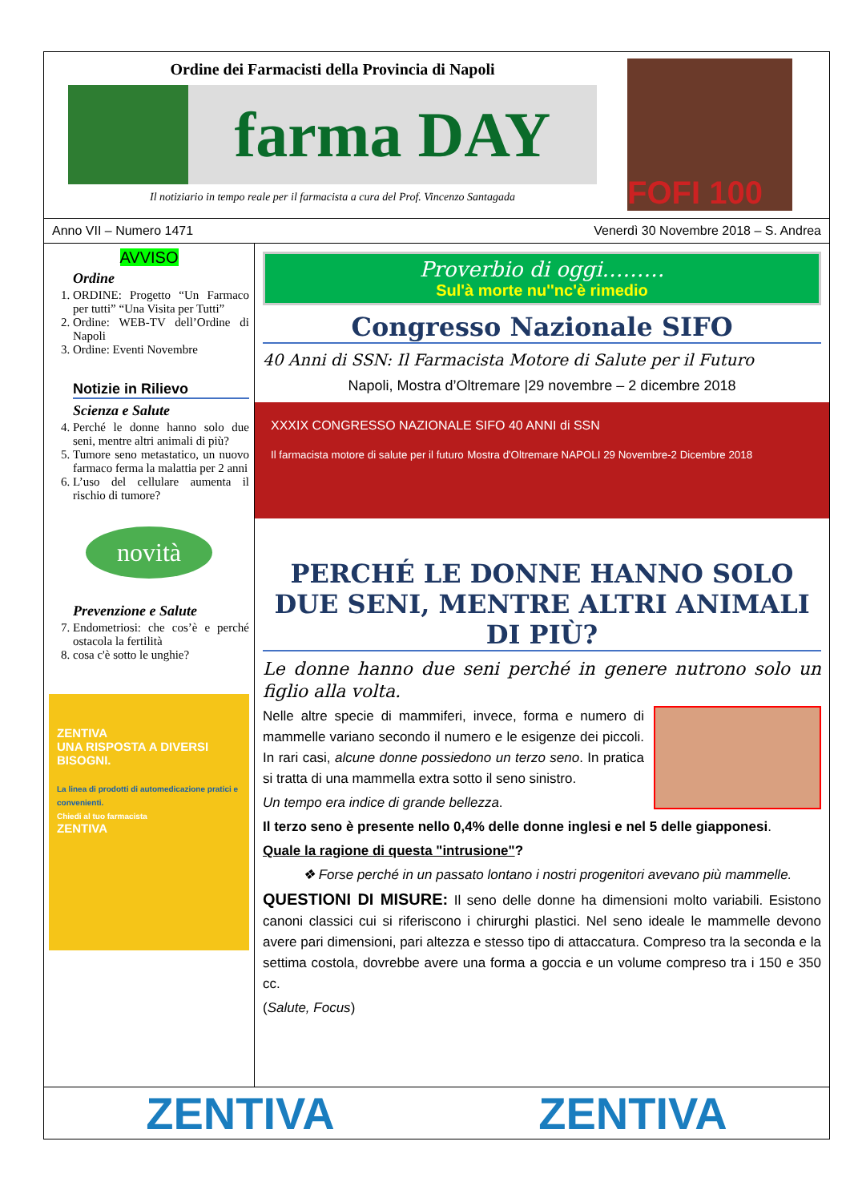Ordine dei Farmacisti della Provincia di Napoli
farma DAY
Il notiziario in tempo reale per il farmacista a cura del Prof. Vincenzo Santagada
FOFI 100
Anno VII – Numero 1471 Venerdì 30 Novembre 2018 – S. Andrea
AVVISO
Ordine
1. ORDINE: Progetto “Un Farmaco per tutti” “Una Visita per Tutti”
2. Ordine: WEB-TV dell’Ordine di Napoli
3. Ordine: Eventi Novembre
Notizie in Rilievo
Scienza e Salute
4. Perché le donne hanno solo due seni, mentre altri animali di più?
5. Tumore seno metastatico, un nuovo farmaco ferma la malattia per 2 anni
6. L’uso del cellulare aumenta il rischio di tumore?
novità
Prevenzione e Salute
7. Endometriosi: che cos’è e perché ostacola la fertilità
8. cosa c'è sotto le unghie?
ZENTIVA
UNA RISPOSTA A DIVERSI BISOGNI.
La linea di prodotti di automedicazione pratici e convenienti.
Chiedi al tuo farmacista
ZENTIVA
Proverbio di oggi………
Sul'à morte nu''nc'è rimedio
Congresso Nazionale SIFO
40 Anni di SSN: Il Farmacista Motore di Salute per il Futuro
Napoli, Mostra d’Oltremare |29 novembre – 2 dicembre 2018
XXXIX CONGRESSO NAZIONALE SIFO 40 ANNI di SSN
Il farmacista motore di salute per il futuro Mostra d'Oltremare NAPOLI 29 Novembre-2 Dicembre 2018
PERCHÉ LE DONNE HANNO SOLO DUE SENI, MENTRE ALTRI ANIMALI DI PIÙ?
Le donne hanno due seni perché in genere nutrono solo un figlio alla volta.
Nelle altre specie di mammiferi, invece, forma e numero di mammelle variano secondo il numero e le esigenze dei piccoli. In rari casi, alcune donne possiedono un terzo seno. In pratica si tratta di una mammella extra sotto il seno sinistro.
Un tempo era indice di grande bellezza.
Il terzo seno è presente nello 0,4% delle donne inglesi e nel 5 delle giapponesi.
Quale la ragione di questa "intrusione"?
❖ Forse perché in un passato lontano i nostri progenitori avevano più mammelle.
QUESTIONI DI MISURE: Il seno delle donne ha dimensioni molto variabili. Esistono canoni classici cui si riferiscono i chirurghi plastici. Nel seno ideale le mammelle devono avere pari dimensioni, pari altezza e stesso tipo di attaccatura. Compreso tra la seconda e la settima costola, dovrebbe avere una forma a goccia e un volume compreso tra i 150 e 350 cc.
(Salute, Focus)
ZENTIVA ZENTIVA